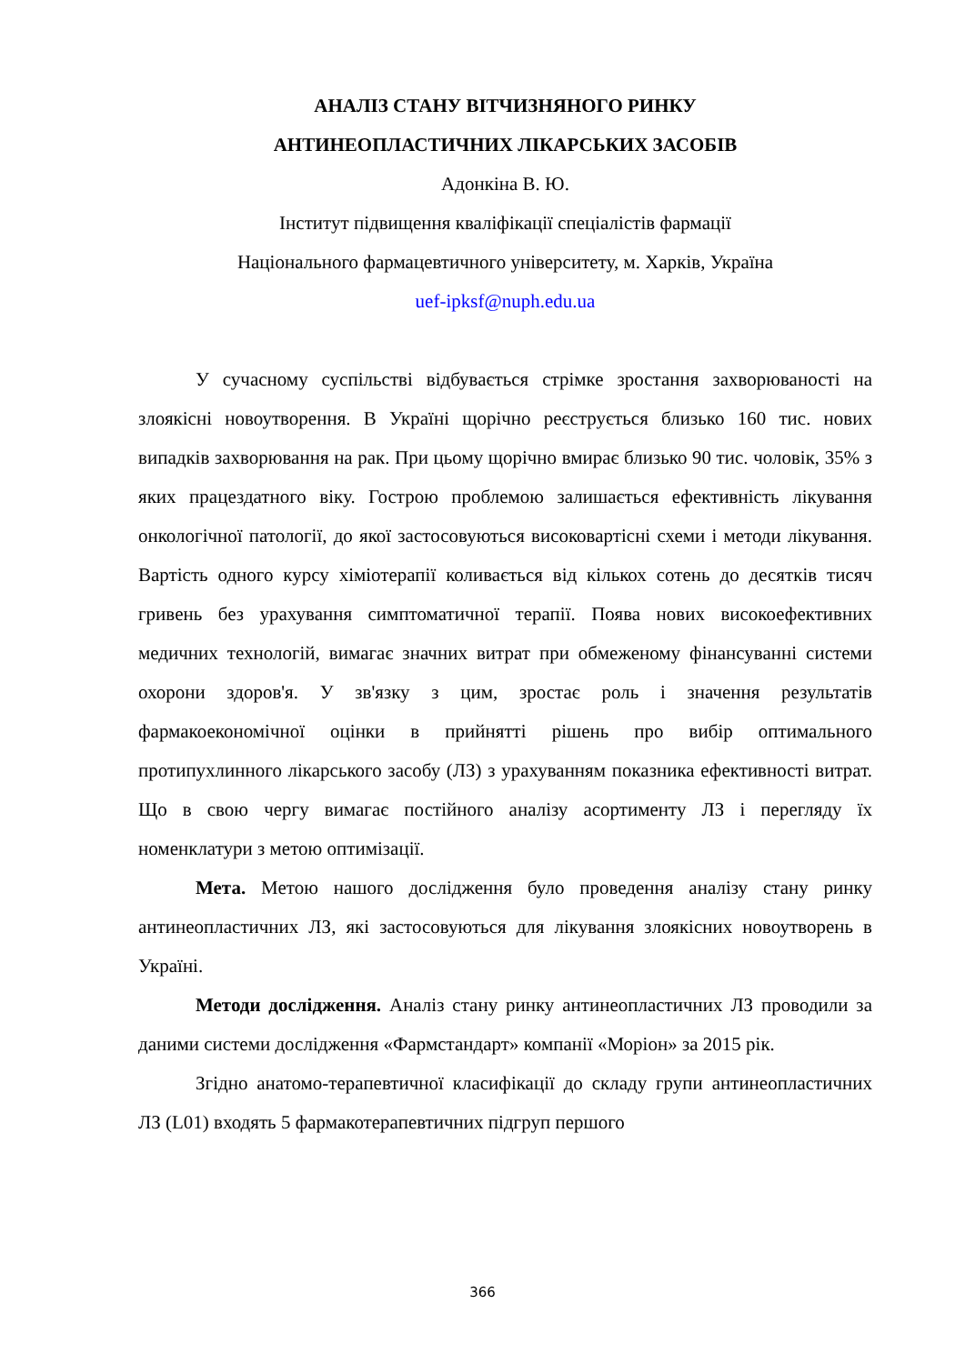АНАЛІЗ СТАНУ ВІТЧИЗНЯНОГО РИНКУ
АНТИНЕОПЛАСТИЧНИХ ЛІКАРСЬКИХ ЗАСОБІВ
Адонкіна В. Ю.
Інститут підвищення кваліфікації спеціалістів фармації
Національного фармацевтичного університету, м. Харків, Україна
uef-ipksf@nuph.edu.ua
У сучасному суспільстві відбувається стрімке зростання захворюваності на злоякісні новоутворення. В Україні щорічно реєструється близько 160 тис. нових випадків захворювання на рак. При цьому щорічно вмирає близько 90 тис. чоловік, 35% з яких працездатного віку. Гострою проблемою залишається ефективність лікування онкологічної патології, до якої застосовуються високовартісні схеми і методи лікування. Вартість одного курсу хіміотерапії коливається від кількох сотень до десятків тисяч гривень без урахування симптоматичної терапії. Поява нових високоефективних медичних технологій, вимагає значних витрат при обмеженому фінансуванні системи охорони здоров'я. У зв'язку з цим, зростає роль і значення результатів фармакоекономічної оцінки в прийнятті рішень про вибір оптимального протипухлинного лікарського засобу (ЛЗ) з урахуванням показника ефективності витрат. Що в свою чергу вимагає постійного аналізу асортименту ЛЗ і перегляду їх номенклатури з метою оптимізації.
Мета. Метою нашого дослідження було проведення аналізу стану ринку антинеопластичних ЛЗ, які застосовуються для лікування злоякісних новоутворень в Україні.
Методи дослідження. Аналіз стану ринку антинеопластичних ЛЗ проводили за даними системи дослідження «Фармстандарт» компанії «Моріон» за 2015 рік.
Згідно анатомо-терапевтичної класифікації до складу групи антинеопластичних ЛЗ (L01) входять 5 фармакотерапевтичних підгруп першого
366